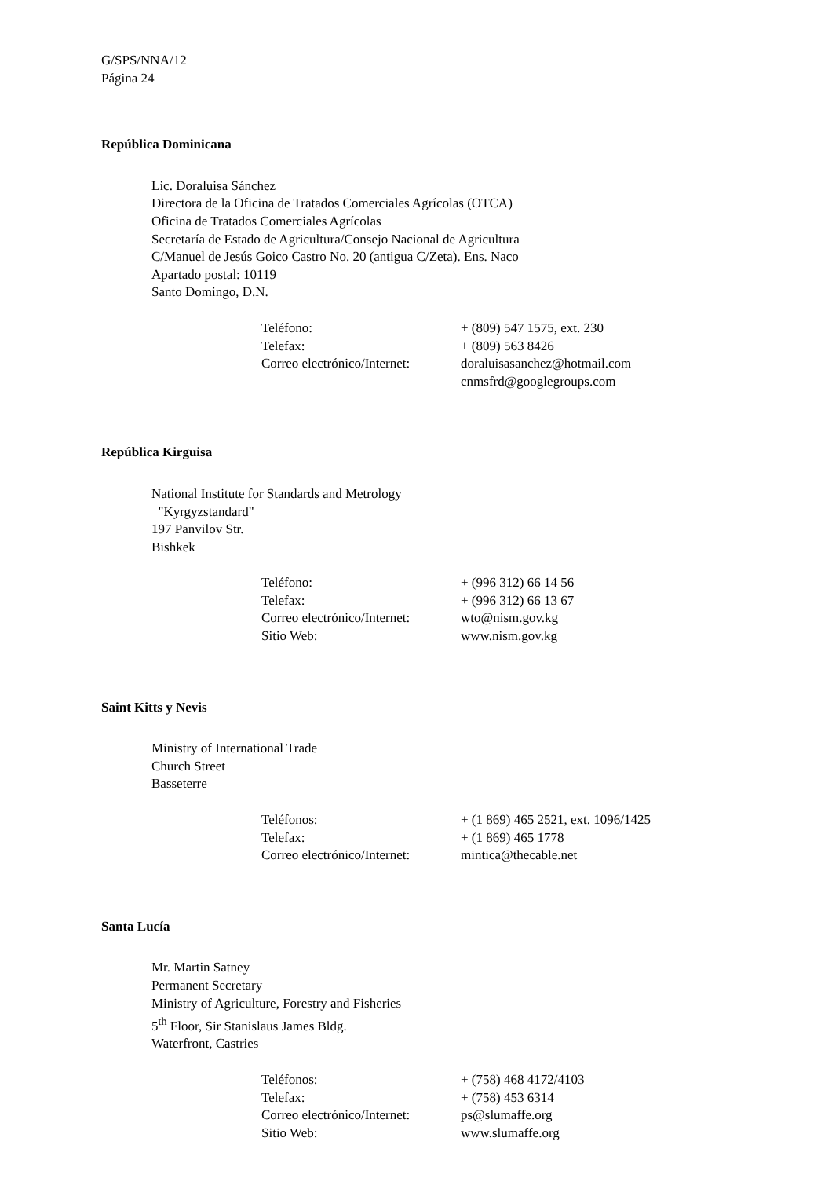G/SPS/NNA/12
Página 24
República Dominicana
Lic. Doraluisa Sánchez
Directora de la Oficina de Tratados Comerciales Agrícolas (OTCA)
Oficina de Tratados Comerciales Agrícolas
Secretaría de Estado de Agricultura/Consejo Nacional de Agricultura
C/Manuel de Jesús Goico Castro No. 20 (antigua C/Zeta). Ens. Naco
Apartado postal: 10119
Santo Domingo, D.N.
| Teléfono: | + (809) 547 1575, ext. 230 |
| Telefax: | + (809) 563 8426 |
| Correo electrónico/Internet: | doraluisasanchez@hotmail.com cnmsfrd@googlegroups.com |
República Kirguisa
National Institute for Standards and Metrology
"Kyrgyzstandard"
197 Panvilov Str.
Bishkek
| Teléfono: | + (996 312) 66 14 56 |
| Telefax: | + (996 312) 66 13 67 |
| Correo electrónico/Internet: | wto@nism.gov.kg |
| Sitio Web: | www.nism.gov.kg |
Saint Kitts y Nevis
Ministry of International Trade
Church Street
Basseterre
| Teléfonos: | + (1 869) 465 2521, ext. 1096/1425 |
| Telefax: | + (1 869) 465 1778 |
| Correo electrónico/Internet: | mintica@thecable.net |
Santa Lucía
Mr. Martin Satney
Permanent Secretary
Ministry of Agriculture, Forestry and Fisheries
5<sup>th</sup> Floor, Sir Stanislaus James Bldg.
Waterfront, Castries
| Teléfonos: | + (758) 468 4172/4103 |
| Telefax: | + (758) 453 6314 |
| Correo electrónico/Internet: | ps@slumaffe.org |
| Sitio Web: | www.slumaffe.org |